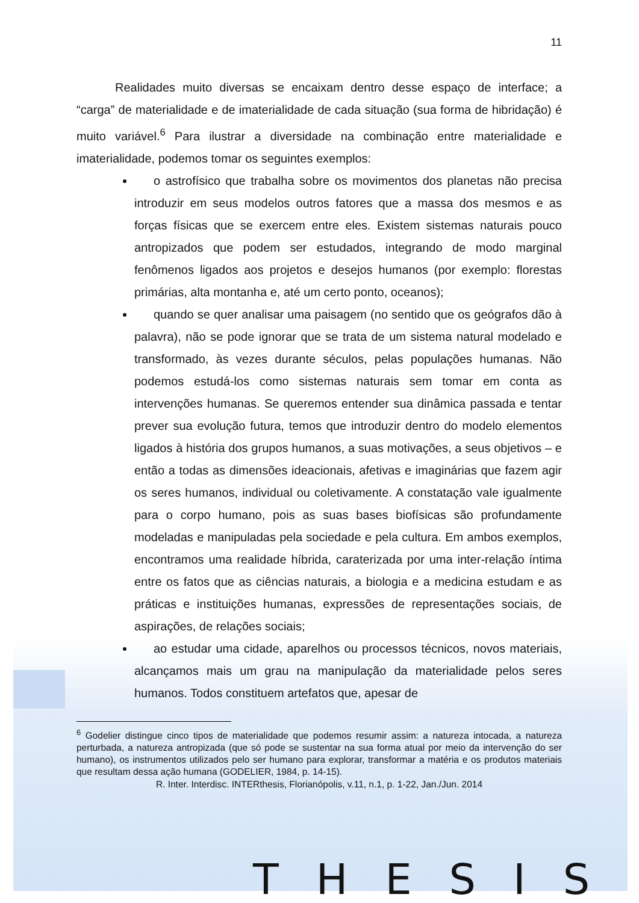11
Realidades muito diversas se encaixam dentro desse espaço de interface; a “carga” de materialidade e de imaterialidade de cada situação (sua forma de hibridação) é muito variável.<sup>6</sup> Para ilustrar a diversidade na combinação entre materialidade e imaterialidade, podemos tomar os seguintes exemplos:
o astrofísico que trabalha sobre os movimentos dos planetas não precisa introduzir em seus modelos outros fatores que a massa dos mesmos e as forças físicas que se exercem entre eles. Existem sistemas naturais pouco antropizados que podem ser estudados, integrando de modo marginal fenômenos ligados aos projetos e desejos humanos (por exemplo: florestas primárias, alta montanha e, até um certo ponto, oceanos);
quando se quer analisar uma paisagem (no sentido que os geógrafos dão à palavra), não se pode ignorar que se trata de um sistema natural modelado e transformado, às vezes durante séculos, pelas populações humanas. Não podemos estudá-los como sistemas naturais sem tomar em conta as intervenções humanas. Se queremos entender sua dinâmica passada e tentar prever sua evolução futura, temos que introduzir dentro do modelo elementos ligados à história dos grupos humanos, a suas motivações, a seus objetivos – e então a todas as dimensões ideacionais, afetivas e imaginárias que fazem agir os seres humanos, individual ou coletivamente. A constatação vale igualmente para o corpo humano, pois as suas bases biofísicas são profundamente modeladas e manipuladas pela sociedade e pela cultura. Em ambos exemplos, encontramos uma realidade híbrida, caraterizada por uma inter-relação íntima entre os fatos que as ciências naturais, a biologia e a medicina estudam e as práticas e instituições humanas, expressões de representações sociais, de aspirações, de relações sociais;
ao estudar uma cidade, aparelhos ou processos técnicos, novos materiais, alcançamos mais um grau na manipulação da materialidade pelos seres humanos. Todos constituem artefatos que, apesar de
<sup>6</sup> Godelier distingue cinco tipos de materialidade que podemos resumir assim: a natureza intocada, a natureza perturbada, a natureza antropizada (que só pode se sustentar na sua forma atual por meio da intervenção do ser humano), os instrumentos utilizados pelo ser humano para explorar, transformar a matéria e os produtos materiais que resultam dessa ação humana (GODELIER, 1984, p. 14-15).
R. Inter. Interdisc. INTERthesis, Florianópolis, v.11, n.1, p. 1-22, Jan./Jun. 2014
THESIS